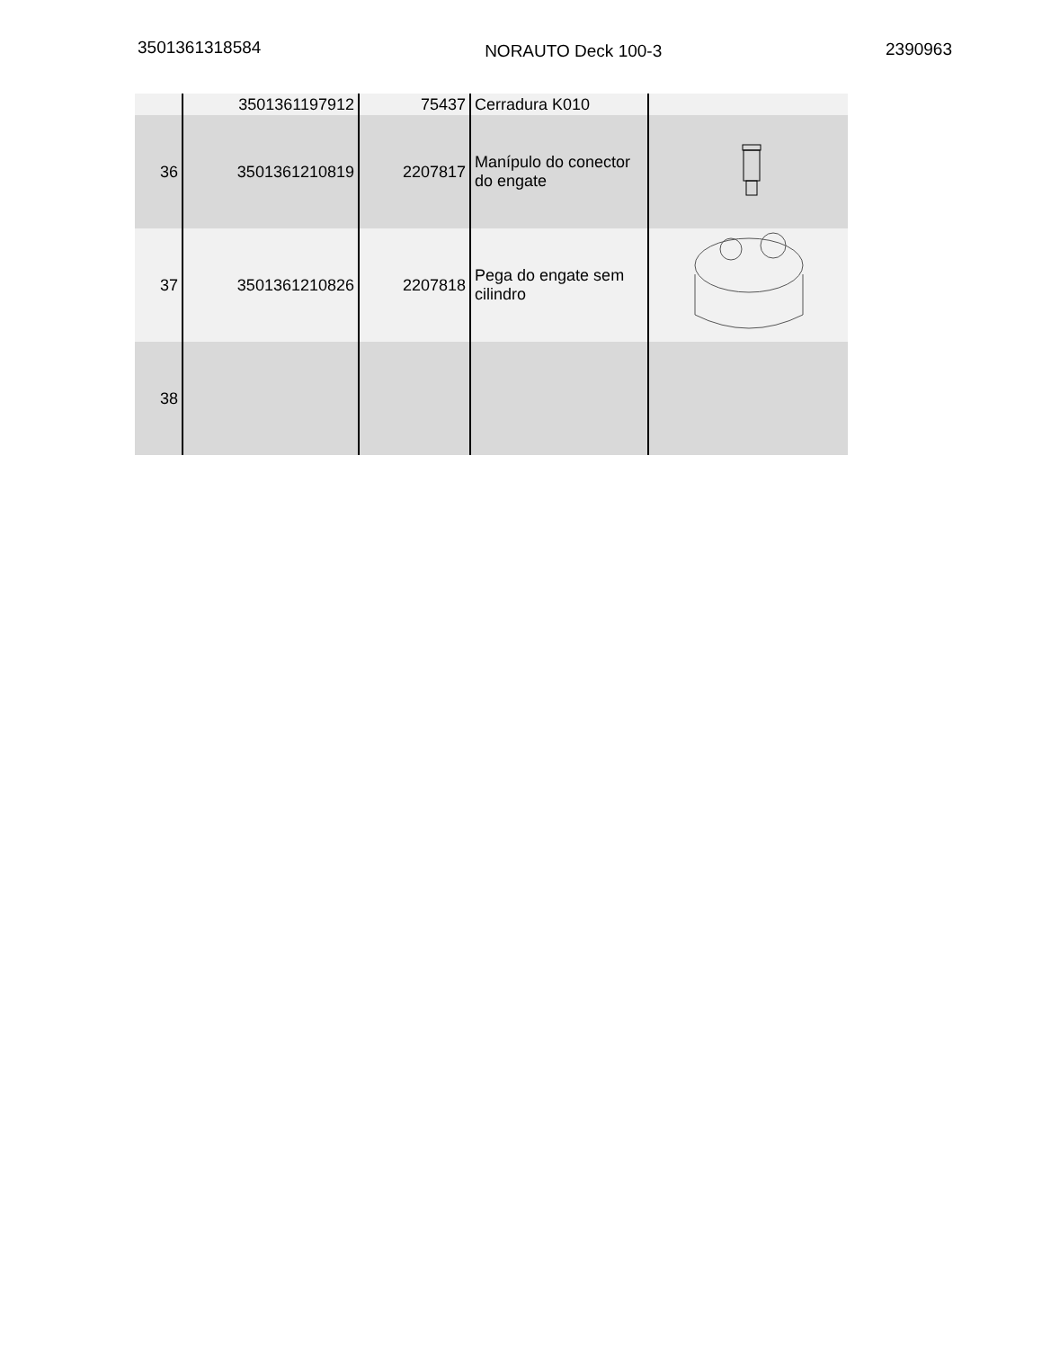3501361318584
NORAUTO Deck 100-3 2390963
| | 3501361197912 | 75437 | Cerradura K010 | |
| 36 | 3501361210819 | 2207817 | Manípulo do conector do engate | |
| 37 | 3501361210826 | 2207818 | Pega do engate sem cilindro | |
| 38 | | | | |